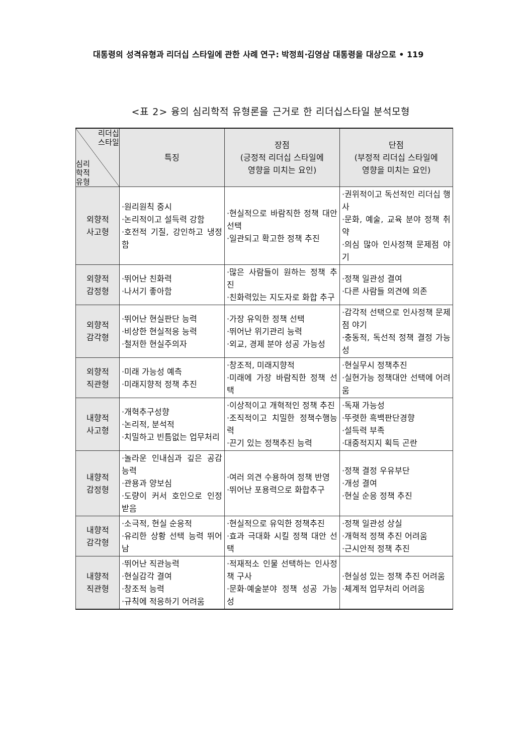대통령의 성격유형과 리더십 스타일에 관한 사례 연구: 박정희·김영삼 대통령을 대상으로 • 119
<표 2> 융의 심리학적 유형론을 근거로 한 리더십스타일 분석모형
| 리더십 스타일 심리 학적 유형 | 특징 | 장점 (긍정적 리더십 스타일에 영향을 미치는 요인) | 단점 (부정적 리더십 스타일에 영향을 미치는 요인) |
| --- | --- | --- | --- |
| 외향적 사고형 | ·원리원칙 중시 ·논리적이고 설득력 강함 ·호전적 기질, 강인하고 냉정함 | ·현실적으로 바람직한 정책 대안 선택 ·일관되고 확고한 정책 추진 | ·권위적이고 독선적인 리더십 행사 ·문화, 예술, 교육 분야 정책 취약 ·의심 많아 인사정책 문제점 야기 |
| 외향적 감정형 | ·뛰어난 친화력 ·나서기 좋아함 | ·많은 사람들이 원하는 정책 추진 ·친화력있는 지도자로 화합 추구 | ·정책 일관성 결여 ·다른 사람들 의견에 의존 |
| 외향적 감각형 | ·뛰어난 현실판단 능력 ·비상한 현실적응 능력 ·철저한 현실주의자 | ·가장 유익한 정책 선택 ·뛰어난 위기관리 능력 ·외교, 경제 분야 성공 가능성 | ·감각적 선택으로 인사정책 문제점 야기 ·충동적, 독선적 정책 결정 가능성 |
| 외향적 직관형 | ·미래 가능성 예측 ·미래지향적 정책 추진 | ·창조적, 미래지향적 ·미래에 가장 바람직한 정책 선택 | ·현실무시 정책추진 ·실현가능 정책대안 선택에 어려움 |
| 내향적 사고형 | ·개혁추구성향 ·논리적, 분석적 ·치밀하고 빈틈없는 업무처리 | ·이상적이고 개혁적인 정책 추진 ·조직적이고 치밀한 정책수행능력 ·끈기 있는 정책추진 능력 | ·독재 가능성 ·뚜렷한 흑백판단경향 ·설득력 부족 ·대중적지지 획득 곤란 |
| 내향적 감정형 | ·놀라운 인내심과 깊은 공감능력 ·관용과 양보심 ·도량이 커서 호인으로 인정받음 | ·여러 의견 수용하여 정책 반영 ·뛰어난 포용력으로 화합추구 | ·정책 결정 우유부단 ·개성 결여 ·현실 순응 정책 추진 |
| 내향적 감각형 | ·소극적, 현실 순응적 ·유리한 상황 선택 능력 뛰어남 | ·현실적으로 유익한 정책추진 ·효과 극대화 시킬 정책 대안 선택 | ·정책 일관성 상실 ·개혁적 정책 추진 어려움 ·근시안적 정책 추진 |
| 내향적 직관형 | ·뛰어난 직관능력 ·현실감각 결여 ·창조적 능력 ·규칙에 적응하기 어려움 | ·적재적소 인물 선택하는 인사정책 구사 ·문화·예술분야 정책 성공 가능성 | ·현실성 있는 정책 추진 어려움 ·체계적 업무처리 어려움 |